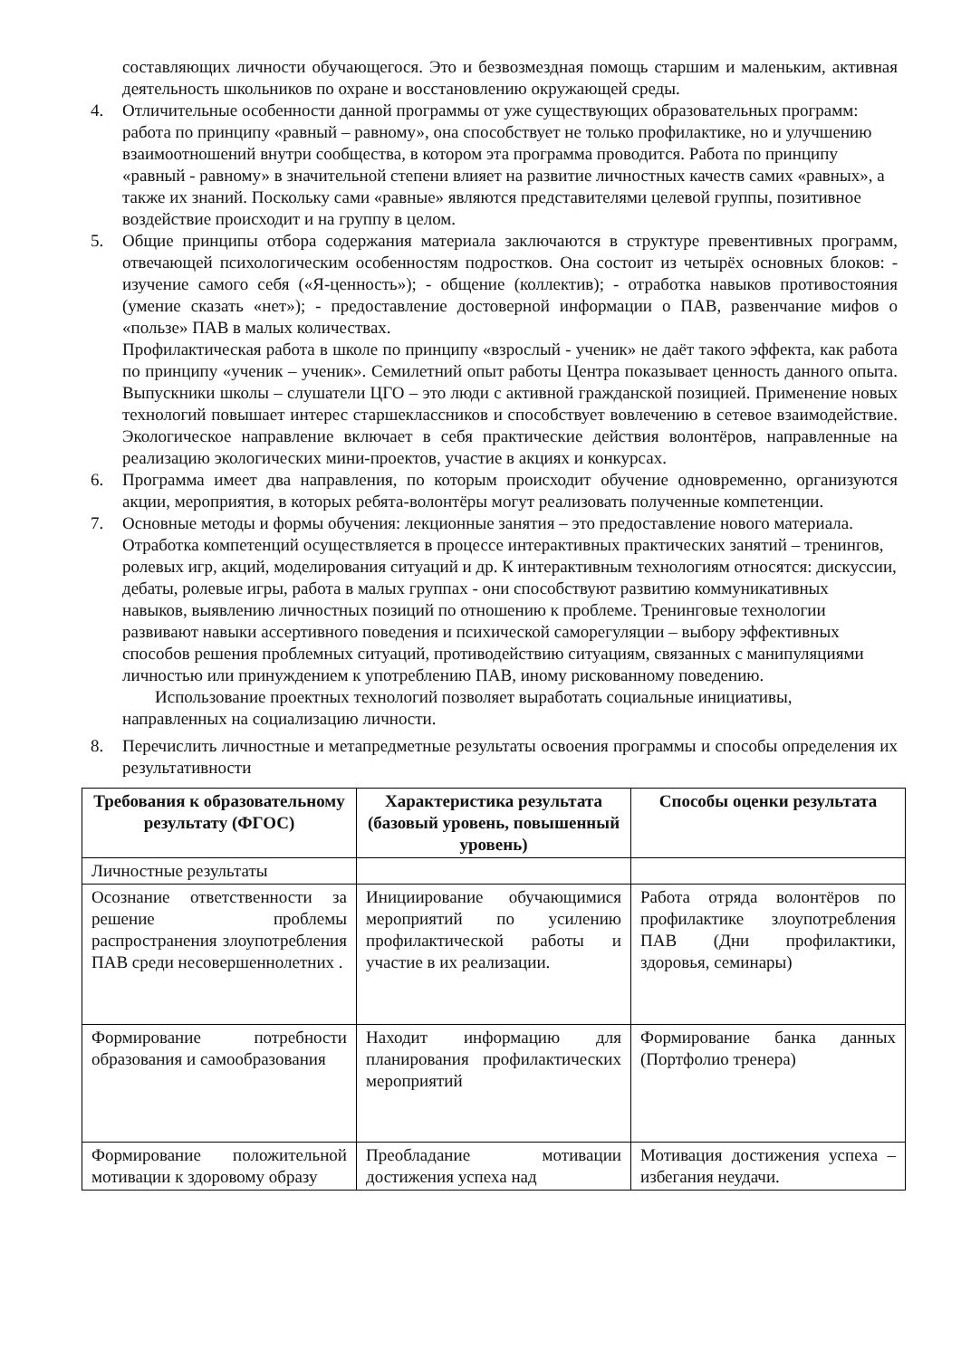составляющих личности обучающегося. Это и безвозмездная помощь старшим и маленьким, активная деятельность школьников по охране и восстановлению окружающей среды.
4. Отличительные особенности данной программы от уже существующих образовательных программ: работа по принципу «равный – равному», она способствует не только профилактике, но и улучшению взаимоотношений внутри сообщества, в котором эта программа проводится. Работа по принципу «равный - равному» в значительной степени влияет на развитие личностных качеств самих «равных», а также их знаний. Поскольку сами «равные» являются представителями целевой группы, позитивное воздействие происходит и на группу в целом.
5. Общие принципы отбора содержания материала заключаются в структуре превентивных программ, отвечающей психологическим особенностям подростков. Она состоит из четырёх основных блоков: - изучение самого себя («Я-ценность»); - общение (коллектив); - отработка навыков противостояния (умение сказать «нет»); - предоставление достоверной информации о ПАВ, развенчание мифов о «пользе» ПАВ в малых количествах.
Профилактическая работа в школе по принципу «взрослый - ученик» не даёт такого эффекта, как работа по принципу «ученик – ученик». Семилетний опыт работы Центра показывает ценность данного опыта. Выпускники школы – слушатели ЦГО – это люди с активной гражданской позицией. Применение новых технологий повышает интерес старшеклассников и способствует вовлечению в сетевое взаимодействие. Экологическое направление включает в себя практические действия волонтёров, направленные на реализацию экологических мини-проектов, участие в акциях и конкурсах.
6. Программа имеет два направления, по которым происходит обучение одновременно, организуются акции, мероприятия, в которых ребята-волонтёры могут реализовать полученные компетенции.
7. Основные методы и формы обучения: лекционные занятия – это предоставление нового материала. Отработка компетенций осуществляется в процессе интерактивных практических занятий – тренингов, ролевых игр, акций, моделирования ситуаций и др. К интерактивным технологиям относятся: дискуссии, дебаты, ролевые игры, работа в малых группах - они способствуют развитию коммуникативных навыков, выявлению личностных позиций по отношению к проблеме. Тренинговые технологии развивают навыки ассертивного поведения и психической саморегуляции – выбору эффективных способов решения проблемных ситуаций, противодействию ситуациям, связанных с манипуляциями личностью или принуждением к употреблению ПАВ, иному рискованному поведению.
Использование проектных технологий позволяет выработать социальные инициативы, направленных на социализацию личности.
8. Перечислить личностные и метапредметные результаты освоения программы и способы определения их результативности
| Требования к образовательному результату (ФГОС) | Характеристика результата (базовый уровень, повышенный уровень) | Способы оценки результата |
| --- | --- | --- |
| Личностные результаты | | |
| Осознание ответственности за решение проблемы распространения злоупотребления ПАВ среди несовершеннолетних . | Инициирование обучающимися мероприятий по усилению профилактической работы и участие в их реализации. | Работа отряда волонтёров по профилактике злоупотребления ПАВ (Дни профилактики, здоровья, семинары) |
| Формирование потребности образования и самообразования | Находит информацию для планирования профилактических мероприятий | Формирование банка данных (Портфолио тренера) |
| Формирование положительной мотивации к здоровому образу | Преобладание мотивации достижения успеха над | Мотивация достижения успеха – избегания неудачи. |